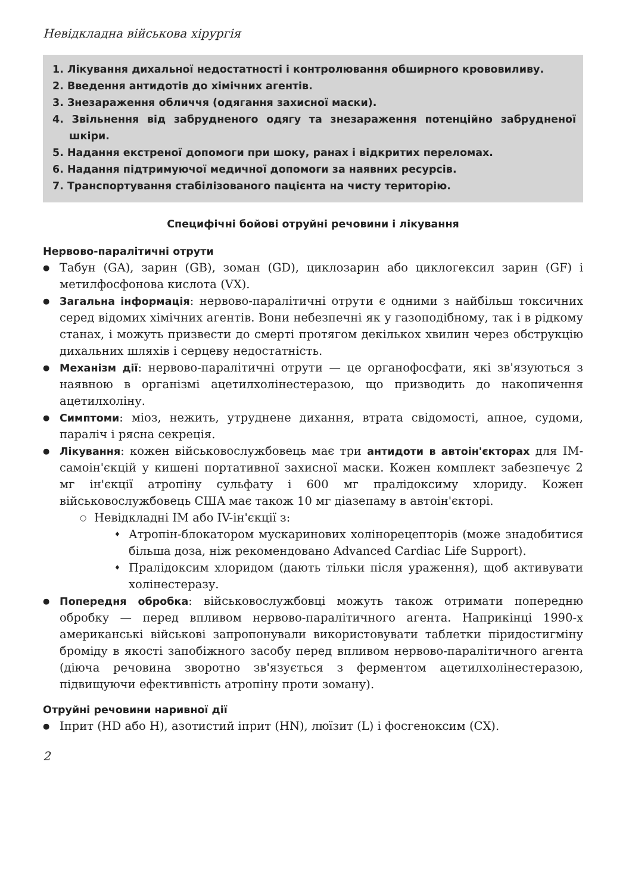Невідкладна військова хірургія
1. Лікування дихальної недостатності і контролювання обширного крововиливу.
2. Введення антидотів до хімічних агентів.
3. Знезараження обличчя (одягання захисної маски).
4. Звільнення від забрудненого одягу та знезараження потенційно забрудненої шкіри.
5. Надання екстреної допомоги при шоку, ранах і відкритих переломах.
6. Надання підтримуючої медичної допомоги за наявних ресурсів.
7. Транспортування стабілізованого пацієнта на чисту територію.
Специфічні бойові отруйні речовини і лікування
Нервово-паралітичні отрути
Табун (GA), зарин (GB), зоман (GD), циклозарин або циклогексил зарин (GF) і метилфосфонова кислота (VX).
Загальна інформація: нервово-паралітичні отрути є одними з найбільш токсичних серед відомих хімічних агентів. Вони небезпечні як у газоподібному, так і в рідкому станах, і можуть призвести до смерті протягом декількох хвилин через обструкцію дихальних шляхів і серцеву недостатність.
Механізм дії: нервово-паралітичні отрути — це органофосфати, які зв'язуються з наявною в організмі ацетилхолінестеразою, що призводить до накопичення ацетилхоліну.
Симптоми: міоз, нежить, утруднене дихання, втрата свідомості, апное, судоми, параліч і рясна секреція.
Лікування: кожен військовослужбовець має три антидоти в автоін'єкторах для ІМ-самоін'єкцій у кишені портативної захисної маски. Кожен комплект забезпечує 2 мг ін'єкції атропіну сульфату і 600 мг пралідоксиму хлориду. Кожен військовослужбовець США має також 10 мг діазепаму в автоін'єкторі.
Невідкладні ІМ або IV-ін'єкції з:
Атропін-блокатором мускаринових холінорецепторів (може знадобитися більша доза, ніж рекомендовано Advanced Cardiac Life Support).
Пралідоксим хлоридом (дають тільки після ураження), щоб активувати холінестеразу.
Попередня обробка: військовослужбовці можуть також отримати попередню обробку — перед впливом нервово-паралітичного агента. Наприкінці 1990-х американські військові запропонували використовувати таблетки піридостигміну броміду в якості запобіжного засобу перед впливом нервово-паралітичного агента (діюча речовина зворотно зв'язується з ферментом ацетилхолінестеразою, підвищуючи ефективність атропіну проти зоману).
Отруйні речовини наривної дії
Іприт (HD або H), азотистий іприт (HN), люїзит (L) і фосгеноксим (CX).
2